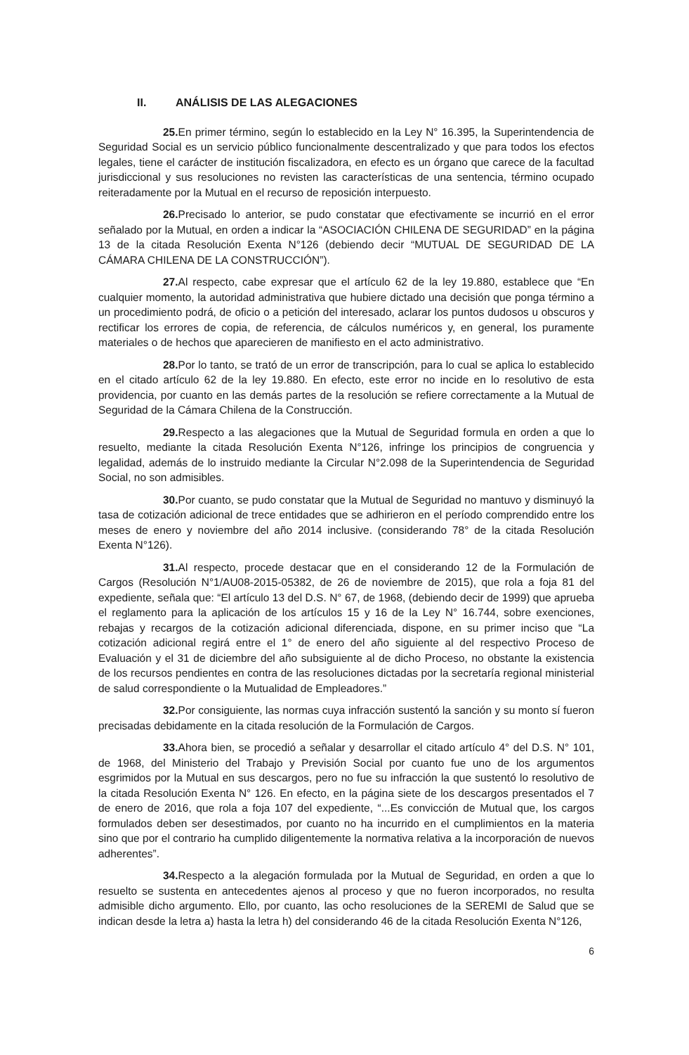II. ANÁLISIS DE LAS ALEGACIONES
25. En primer término, según lo establecido en la Ley N° 16.395, la Superintendencia de Seguridad Social es un servicio público funcionalmente descentralizado y que para todos los efectos legales, tiene el carácter de institución fiscalizadora, en efecto es un órgano que carece de la facultad jurisdiccional y sus resoluciones no revisten las características de una sentencia, término ocupado reiteradamente por la Mutual en el recurso de reposición interpuesto.
26. Precisado lo anterior, se pudo constatar que efectivamente se incurrió en el error señalado por la Mutual, en orden a indicar la “ASOCIACIÓN CHILENA DE SEGURIDAD” en la página 13 de la citada Resolución Exenta N°126 (debiendo decir “MUTUAL DE SEGURIDAD DE LA CÁMARA CHILENA DE LA CONSTRUCCIÓN”).
27. Al respecto, cabe expresar que el artículo 62 de la ley 19.880, establece que “En cualquier momento, la autoridad administrativa que hubiere dictado una decisión que ponga término a un procedimiento podrá, de oficio o a petición del interesado, aclarar los puntos dudosos u obscuros y rectificar los errores de copia, de referencia, de cálculos numéricos y, en general, los puramente materiales o de hechos que aparecieren de manifiesto en el acto administrativo.
28. Por lo tanto, se trató de un error de transcripción, para lo cual se aplica lo establecido en el citado artículo 62 de la ley 19.880. En efecto, este error no incide en lo resolutivo de esta providencia, por cuanto en las demás partes de la resolución se refiere correctamente a la Mutual de Seguridad de la Cámara Chilena de la Construcción.
29. Respecto a las alegaciones que la Mutual de Seguridad formula en orden a que lo resuelto, mediante la citada Resolución Exenta N°126, infringe los principios de congruencia y legalidad, además de lo instruido mediante la Circular N°2.098 de la Superintendencia de Seguridad Social, no son admisibles.
30. Por cuanto, se pudo constatar que la Mutual de Seguridad no mantuvo y disminuyó la tasa de cotización adicional de trece entidades que se adhirieron en el período comprendido entre los meses de enero y noviembre del año 2014 inclusive. (considerando 78° de la citada Resolución Exenta N°126).
31. Al respecto, procede destacar que en el considerando 12 de la Formulación de Cargos (Resolución N°1/AU08-2015-05382, de 26 de noviembre de 2015), que rola a foja 81 del expediente, señala que: “El artículo 13 del D.S. N° 67, de 1968, (debiendo decir de 1999) que aprueba el reglamento para la aplicación de los artículos 15 y 16 de la Ley N° 16.744, sobre exenciones, rebajas y recargos de la cotización adicional diferenciada, dispone, en su primer inciso que “La cotización adicional regirá entre el 1° de enero del año siguiente al del respectivo Proceso de Evaluación y el 31 de diciembre del año subsiguiente al de dicho Proceso, no obstante la existencia de los recursos pendientes en contra de las resoluciones dictadas por la secretaría regional ministerial de salud correspondiente o la Mutualidad de Empleadores.”
32. Por consiguiente, las normas cuya infracción sustentó la sanción y su monto sí fueron precisadas debidamente en la citada resolución de la Formulación de Cargos.
33. Ahora bien, se procedió a señalar y desarrollar el citado artículo 4° del D.S. N° 101, de 1968, del Ministerio del Trabajo y Previsión Social por cuanto fue uno de los argumentos esgrimidos por la Mutual en sus descargos, pero no fue su infracción la que sustentó lo resolutivo de la citada Resolución Exenta N° 126. En efecto, en la página siete de los descargos presentados el 7 de enero de 2016, que rola a foja 107 del expediente, “...Es convicción de Mutual que, los cargos formulados deben ser desestimados, por cuanto no ha incurrido en el cumplimientos en la materia sino que por el contrario ha cumplido diligentemente la normativa relativa a la incorporación de nuevos adherentes”.
34. Respecto a la alegación formulada por la Mutual de Seguridad, en orden a que lo resuelto se sustenta en antecedentes ajenos al proceso y que no fueron incorporados, no resulta admisible dicho argumento. Ello, por cuanto, las ocho resoluciones de la SEREMI de Salud que se indican desde la letra a) hasta la letra h) del considerando 46 de la citada Resolución Exenta N°126,
6